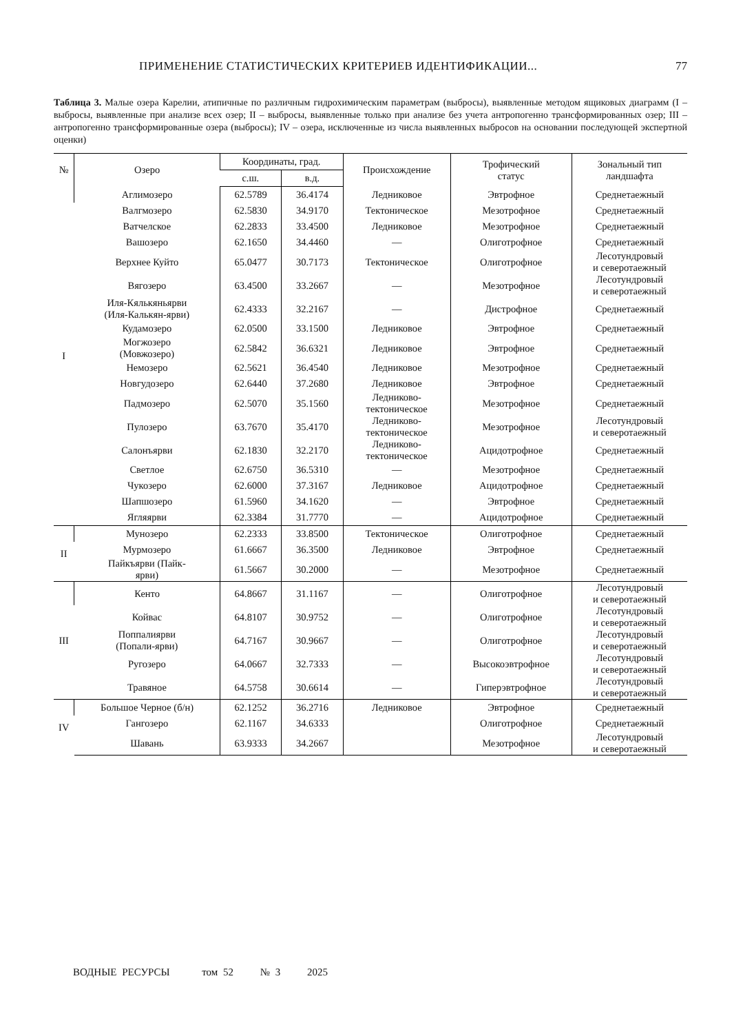ПРИМЕНЕНИЕ СТАТИСТИЧЕСКИХ КРИТЕРИЕВ ИДЕНТИФИКАЦИИ... 77
Таблица 3. Малые озера Карелии, атипичные по различным гидрохимическим параметрам (выбросы), выявленные методом ящиковых диаграмм (I – выбросы, выявленные при анализе всех озер; II – выбросы, выявленные только при анализе без учета антропогенно трансформированных озер; III – антропогенно трансформированные озера (выбросы); IV – озера, исключенные из числа выявленных выбросов на основании последующей экспертной оценки)
| № | Озеро | Координаты, град. | | Происхождение | Трофический статус | Зональный тип ландшафта |
| --- | --- | --- | --- | --- | --- | --- |
| | | с.ш. | в.д. | | | |
| I | Аглимозеро | 62.5789 | 36.4174 | Ледниковое | Эвтрофное | Среднетаежный |
| | Валгмозеро | 62.5830 | 34.9170 | Тектоническое | Мезотрофное | Среднетаежный |
| | Ватчелское | 62.2833 | 33.4500 | Ледниковое | Мезотрофное | Среднетаежный |
| | Вашозеро | 62.1650 | 34.4460 | — | Олиготрофное | Среднетаежный |
| | Верхнее Куйто | 65.0477 | 30.7173 | Тектоническое | Олиготрофное | Лесотундровый и северотаежный |
| | Вягозеро | 63.4500 | 33.2667 | — | Мезотрофное | Лесотундровый и северотаежный |
| | Иля-Кялькяньярви (Иля-Калькян-ярви) | 62.4333 | 32.2167 | — | Дистрофное | Среднетаежный |
| | Кудамозеро | 62.0500 | 33.1500 | Ледниковое | Эвтрофное | Среднетаежный |
| | Могжозеро (Мовжозеро) | 62.5842 | 36.6321 | Ледниковое | Эвтрофное | Среднетаежный |
| | Немозеро | 62.5621 | 36.4540 | Ледниковое | Мезотрофное | Среднетаежный |
| | Новгудозеро | 62.6440 | 37.2680 | Ледниковое | Эвтрофное | Среднетаежный |
| | Падмозеро | 62.5070 | 35.1560 | Ледниково- тектоническое | Мезотрофное | Среднетаежный |
| | Пулозеро | 63.7670 | 35.4170 | Ледниково- тектоническое | Мезотрофное | Лесотундровый и северотаежный |
| | Салонъярви | 62.1830 | 32.2170 | Ледниково- тектоническое | Ацидотрофное | Среднетаежный |
| | Светлое | 62.6750 | 36.5310 | — | Мезотрофное | Среднетаежный |
| | Чукозеро | 62.6000 | 37.3167 | Ледниковое | Ацидотрофное | Среднетаежный |
| | Шапшозеро | 61.5960 | 34.1620 | — | Эвтрофное | Среднетаежный |
| | Ягляярви | 62.3384 | 31.7770 | — | Ацидотрофное | Среднетаежный |
| II | Мунозеро | 62.2333 | 33.8500 | Тектоническое | Олиготрофное | Среднетаежный |
| | Мурмозеро | 61.6667 | 36.3500 | Ледниковое | Эвтрофное | Среднетаежный |
| | Пайкъярви (Пайк- ярви) | 61.5667 | 30.2000 | — | Мезотрофное | Среднетаежный |
| III | Кенто | 64.8667 | 31.1167 | — | Олиготрофное | Лесотундровый и северотаежный |
| | Койвас | 64.8107 | 30.9752 | — | Олиготрофное | Лесотундровый и северотаежный |
| | Поппалиярви (Попали-ярви) | 64.7167 | 30.9667 | — | Олиготрофное | Лесотундровый и северотаежный |
| | Ругозеро | 64.0667 | 32.7333 | — | Высокоэвтрофное | Лесотундровый и северотаежный |
| | Травяное | 64.5758 | 30.6614 | — | Гиперэвтрофное | Лесотундровый и северотаежный |
| IV | Большое Черное (б/н) | 62.1252 | 36.2716 | Ледниковое | Эвтрофное | Среднетаежный |
| | Гангозеро | 62.1167 | 34.6333 | | Олиготрофное | Среднетаежный |
| | Шавань | 63.9333 | 34.2667 | | Мезотрофное | Лесотундровый и северотаежный |
ВОДНЫЕ РЕСУРСЫ том 52 № 3 2025